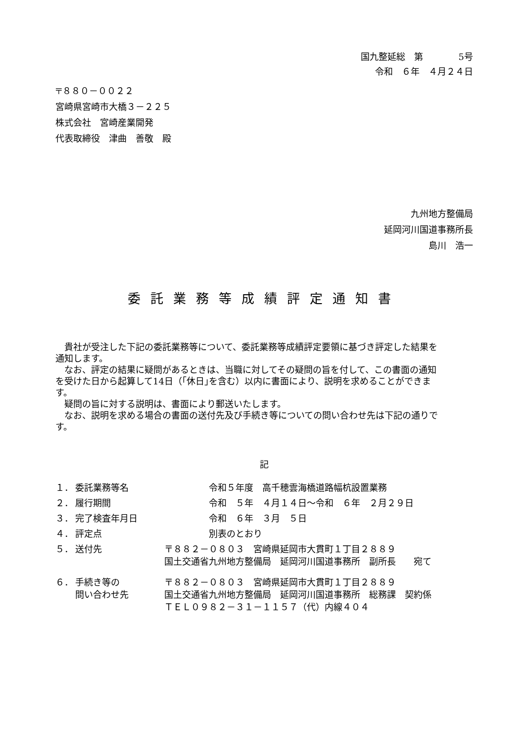国九整延総　第　　　　5号
令和　６年　４月２４日
〒８８０－００２２
宮崎県宮崎市大橋３－２２５
株式会社　宮崎産業開発
代表取締役　津曲　善敬　殿
九州地方整備局
延岡河川国道事務所長
島川　浩一
委託業務等成績評定通知書
貴社が受注した下記の委託業務等について、委託業務等成績評定要領に基づき評定した結果を通知します。
なお、評定の結果に疑問があるときは、当職に対してその疑問の旨を付して、この書面の通知を受けた日から起算して14日（｢休日｣を含む）以内に書面により、説明を求めることができます。
疑問の旨に対する説明は、書面により郵送いたします。
なお、説明を求める場合の書面の送付先及び手続き等についての問い合わせ先は下記の通りです。
記
| １． | 委託業務等名 | 令和５年度 高千穂雲海橋道路幅杭設置業務 |
| ２． | 履行期間 | 令和 ５年 ４月１４日～令和 ６年 ２月２９日 |
| ３． | 完了検査年月日 | 令和 ６年 ３月 ５日 |
| ４． | 評定点 | 別表のとおり |
| ５． | 送付先 | 〒８８２－０８０３ 宮崎県延岡市大貫町１丁目２８８９ 国土交通省九州地方整備局 延岡河川国道事務所 副所長 宛て |
| ６． | 手続き等の 問い合わせ先 | 〒８８２－０８０３ 宮崎県延岡市大貫町１丁目２８８９ 国土交通省九州地方整備局 延岡河川国道事務所 総務課 契約係 ＴＥＬ０９８２－３１－１１５７（代）内線４０４ |